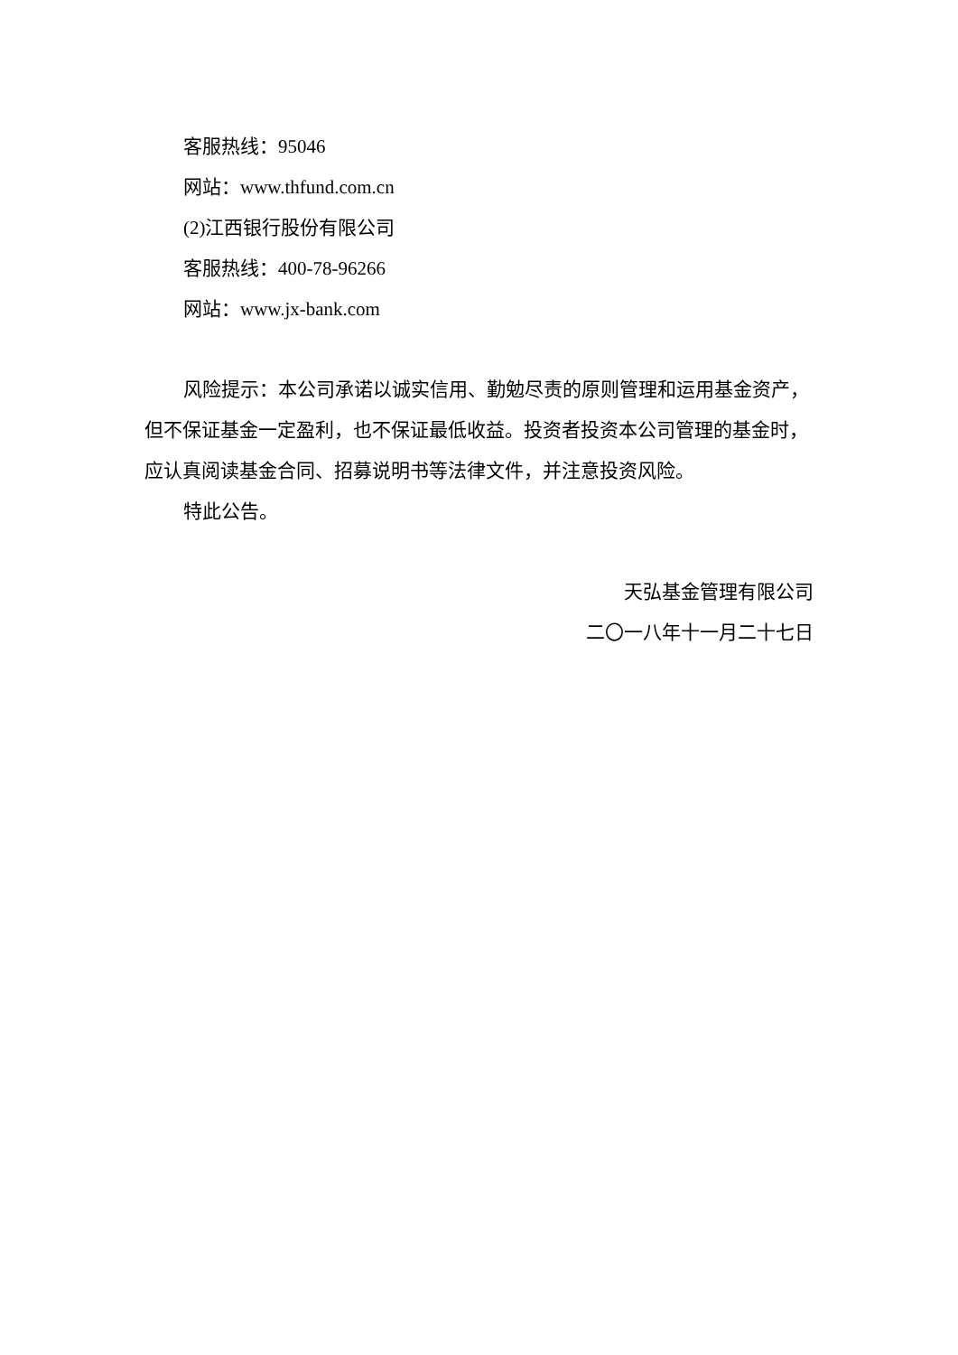客服热线：95046
网站：www.thfund.com.cn
(2)江西银行股份有限公司
客服热线：400-78-96266
网站：www.jx-bank.com
风险提示：本公司承诺以诚实信用、勤勉尽责的原则管理和运用基金资产，但不保证基金一定盈利，也不保证最低收益。投资者投资本公司管理的基金时，应认真阅读基金合同、招募说明书等法律文件，并注意投资风险。
特此公告。
天弘基金管理有限公司
二〇一八年十一月二十七日